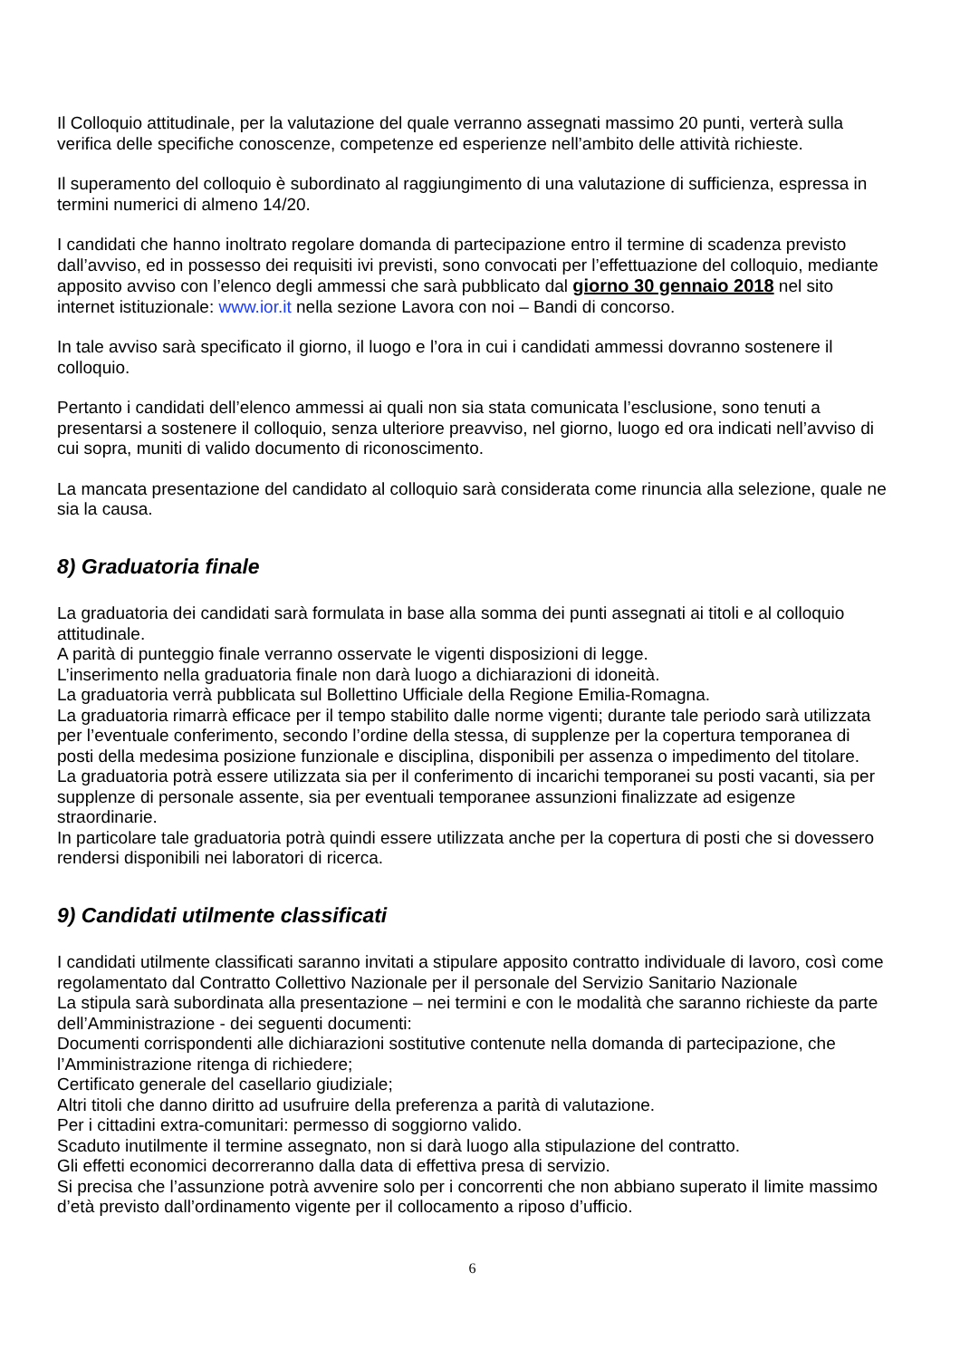Il Colloquio attitudinale, per la valutazione del quale verranno assegnati massimo 20 punti, verterà sulla verifica delle specifiche conoscenze, competenze ed esperienze nell’ambito delle attività richieste.
Il superamento del colloquio è subordinato al raggiungimento di una valutazione di sufficienza, espressa in termini numerici di almeno 14/20.
I candidati che hanno inoltrato regolare domanda di partecipazione entro il termine di scadenza previsto dall’avviso, ed in possesso dei requisiti ivi previsti, sono convocati per l’effettuazione del colloquio, mediante apposito avviso con l’elenco degli ammessi che sarà pubblicato dal giorno 30 gennaio 2018 nel sito internet istituzionale: www.ior.it nella sezione Lavora con noi – Bandi di concorso.
In tale avviso sarà specificato il giorno, il luogo e l’ora in cui i candidati ammessi dovranno sostenere il colloquio.
Pertanto i candidati dell’elenco ammessi ai quali non sia stata comunicata l’esclusione, sono tenuti a presentarsi a sostenere il colloquio, senza ulteriore preavviso, nel giorno, luogo ed ora indicati nell’avviso di cui sopra, muniti di valido documento di riconoscimento.
La mancata presentazione del candidato al colloquio sarà considerata come rinuncia alla selezione, quale ne sia la causa.
8) Graduatoria finale
La graduatoria dei candidati sarà formulata in base alla somma dei punti assegnati ai titoli e al colloquio attitudinale.
A parità di punteggio finale verranno osservate le vigenti disposizioni di legge.
L’inserimento nella graduatoria finale non darà luogo a dichiarazioni di idoneità.
La graduatoria verrà pubblicata sul Bollettino Ufficiale della Regione Emilia-Romagna.
La graduatoria rimarrà efficace per il tempo stabilito dalle norme vigenti; durante tale periodo sarà utilizzata per l’eventuale conferimento, secondo l’ordine della stessa, di supplenze per la copertura temporanea di posti della medesima posizione funzionale e disciplina, disponibili per assenza o impedimento del titolare.
La graduatoria potrà essere utilizzata sia per il conferimento di incarichi temporanei su posti vacanti, sia per supplenze di personale assente, sia per eventuali temporanee assunzioni finalizzate ad esigenze straordinarie.
In particolare tale graduatoria potrà quindi essere utilizzata anche per la copertura di posti che si dovessero rendersi disponibili nei laboratori di ricerca.
9) Candidati utilmente classificati
I candidati utilmente classificati saranno invitati a stipulare apposito contratto individuale di lavoro, così come regolamentato dal Contratto Collettivo Nazionale per il personale del Servizio Sanitario Nazionale
La stipula sarà subordinata alla presentazione – nei termini e con le modalità che saranno richieste da parte dell’Amministrazione - dei seguenti documenti:
Documenti corrispondenti alle dichiarazioni sostitutive contenute nella domanda di partecipazione, che l’Amministrazione ritenga di richiedere;
Certificato generale del casellario giudiziale;
Altri titoli che danno diritto ad usufruire della preferenza a parità di valutazione.
Per i cittadini extra-comunitari: permesso di soggiorno valido.
Scaduto inutilmente il termine assegnato, non si darà luogo alla stipulazione del contratto.
Gli effetti economici decorreranno dalla data di effettiva presa di servizio.
Si precisa che l’assunzione potrà avvenire solo per i concorrenti che non abbiano superato il limite massimo d’età previsto dall’ordinamento vigente per il collocamento a riposo d’ufficio.
6